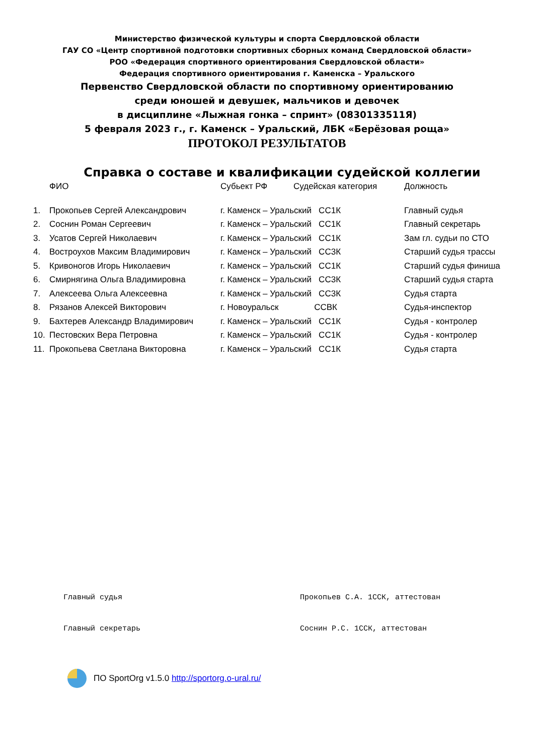Министерство физической культуры и спорта Свердловской области
ГАУ СО «Центр спортивной подготовки спортивных сборных команд Свердловской области»
РОО «Федерация спортивного ориентирования Свердловской области»
Федерация спортивного ориентирования г. Каменска – Уральского
Первенство Свердловской области по спортивному ориентированию
среди юношей и девушек, мальчиков и девочек
в дисциплине «Лыжная гонка – спринт» (0830133511Я)
5 февраля 2023 г., г. Каменск – Уральский, ЛБК «Берёзовая роща»
ПРОТОКОЛ РЕЗУЛЬТАТОВ
Справка о составе и квалификации судейской коллегии
| | ФИО | Субьект РФ | Судейская категория | Должность |
| --- | --- | --- | --- | --- |
| 1. | Прокопьев Сергей Александрович | г. Каменск – Уральский СС1К | | Главный судья |
| 2. | Соснин Роман Сергеевич | г. Каменск – Уральский СС1К | | Главный секретарь |
| 3. | Усатов Сергей Николаевич | г. Каменск – Уральский СС1К | | Зам гл. судьи по СТО |
| 4. | Востроухов Максим Владимирович | г. Каменск – Уральский СС3К | | Старший судья трассы |
| 5. | Кривоногов Игорь Николаевич | г. Каменск – Уральский СС1К | | Старший судья финиша |
| 6. | Смирнягина Ольга Владимировна | г. Каменск – Уральский СС3К | | Старший судья старта |
| 7. | Алексеева Ольга Алексеевна | г. Каменск – Уральский СС3К | | Судья старта |
| 8. | Рязанов Алексей Викторович | г. Новоуральск ССВК | | Судья-инспектор |
| 9. | Бахтерев Александр Владимирович | г. Каменск – Уральский СС1К | | Судья - контролер |
| 10. | Пестовских Вера Петровна | г. Каменск – Уральский СС1К | | Судья - контролер |
| 11. | Прокопьева Светлана Викторовна | г. Каменск – Уральский СС1К | | Судья старта |
Главный судья Прокопьев С.А. 1ССК, аттестован
Главный секретарь Соснин Р.С. 1ССК, аттестован
ПО SportOrg v1.5.0 http://sportorg.o-ural.ru/